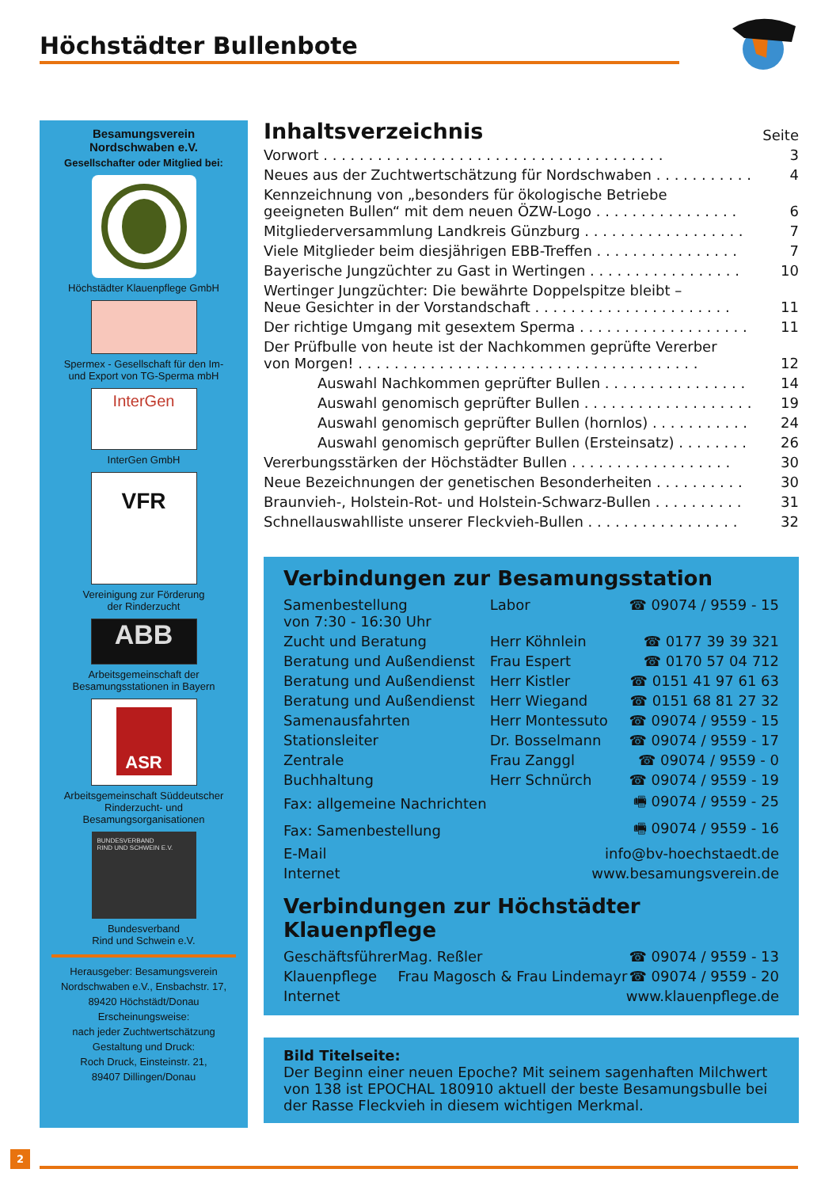Höchstädter Bullenbote
Besamungsverein
Nordschwaben e.V.
Gesellschafter oder Mitglied bei:
Höchstädter Klauenpflege GmbH
Spermex - Gesellschaft für den Im-
und Export von TG-Sperma mbH
InterGen
InterGen GmbH
VFR
Vereinigung zur Förderung
der Rinderzucht
ABB
Arbeitsgemeinschaft der
Besamungsstationen in Bayern
ASR
Arbeitsgemeinschaft Süddeutscher
Rinderzucht- und
Besamungsorganisationen
BUNDESVERBAND
RIND UND SCHWEIN E.V.
Bundesverband
Rind und Schwein e.V.
Herausgeber: Besamungsverein
Nordschwaben e.V., Ensbachstr. 17,
89420 Höchstädt/Donau
Erscheinungsweise:
nach jeder Zuchtwertschätzung
Gestaltung und Druck:
Roch Druck, Einsteinstr. 21,
89407 Dillingen/Donau
| Inhaltsverzeichnis | Seite |
| Vorwort . . . . . . . . . . . . . . . . . . . . . . . . . . . . . . . . . . . . . . | 3 |
| Neues aus der Zuchtwertschätzung für Nordschwaben . . . . . . . . . . . | 4 |
| Kennzeichnung von „besonders für ökologische Betriebe geeigneten Bullen“ mit dem neuen ÖZW-Logo . . . . . . . . . . . . . . . . | 6 |
| Mitgliederversammlung Landkreis Günzburg . . . . . . . . . . . . . . . . . . | 7 |
| Viele Mitglieder beim diesjährigen EBB-Treffen . . . . . . . . . . . . . . . . | 7 |
| Bayerische Jungzüchter zu Gast in Wertingen . . . . . . . . . . . . . . . . . | 10 |
| Wertinger Jungzüchter: Die bewährte Doppelspitze bleibt – Neue Gesichter in der Vorstandschaft . . . . . . . . . . . . . . . . . . . . . . | 11 |
| Der richtige Umgang mit gesextem Sperma . . . . . . . . . . . . . . . . . . . | 11 |
| Der Prüfbulle von heute ist der Nachkommen geprüfte Vererber von Morgen! . . . . . . . . . . . . . . . . . . . . . . . . . . . . . . . . . . . . . . | 12 |
| Auswahl Nachkommen geprüfter Bullen . . . . . . . . . . . . . . . . | 14 |
| Auswahl genomisch geprüfter Bullen . . . . . . . . . . . . . . . . . . . | 19 |
| Auswahl genomisch geprüfter Bullen (hornlos) . . . . . . . . . . . | 24 |
| Auswahl genomisch geprüfter Bullen (Ersteinsatz) . . . . . . . . | 26 |
| Vererbungsstärken der Höchstädter Bullen . . . . . . . . . . . . . . . . . . | 30 |
| Neue Bezeichnungen der genetischen Besonderheiten . . . . . . . . . . | 30 |
| Braunvieh-, Holstein-Rot- und Holstein-Schwarz-Bullen . . . . . . . . . . | 31 |
| Schnellauswahlliste unserer Fleckvieh-Bullen . . . . . . . . . . . . . . . . . | 32 |
Verbindungen zur Besamungsstation
| Samenbestellung von 7:30 - 16:30 Uhr | Labor | ☎ 09074 / 9559 - 15 |
| Zucht und Beratung | Herr Köhnlein | ☎ 0177 39 39 321 |
| Beratung und Außendienst | Frau Espert | ☎ 0170 57 04 712 |
| Beratung und Außendienst | Herr Kistler | ☎ 0151 41 97 61 63 |
| Beratung und Außendienst | Herr Wiegand | ☎ 0151 68 81 27 32 |
| Samenausfahrten | Herr Montessuto | ☎ 09074 / 9559 - 15 |
| Stationsleiter | Dr. Bosselmann | ☎ 09074 / 9559 - 17 |
| Zentrale | Frau Zanggl | ☎ 09074 / 9559 - 0 |
| Buchhaltung | Herr Schnürch | ☎ 09074 / 9559 - 19 |
| Fax: allgemeine Nachrichten | | 🖷 09074 / 9559 - 25 |
| Fax: Samenbestellung | | 🖷 09074 / 9559 - 16 |
| E-Mail | info@bv-hoechstaedt.de | |
| Internet | www.besamungsverein.de | |
Verbindungen zur Höchstädter Klauenpflege
| Geschäftsführer | Mag. Reßler | ☎ 09074 / 9559 - 13 |
| Klauenpflege | Frau Magosch & Frau Lindemayr | ☎ 09074 / 9559 - 20 |
| Internet | www.klauenpflege.de | |
Bild Titelseite:
Der Beginn einer neuen Epoche? Mit seinem sagenhaften Milchwert von 138 ist EPOCHAL 180910 aktuell der beste Besamungsbulle bei der Rasse Fleckvieh in diesem wichtigen Merkmal.
2